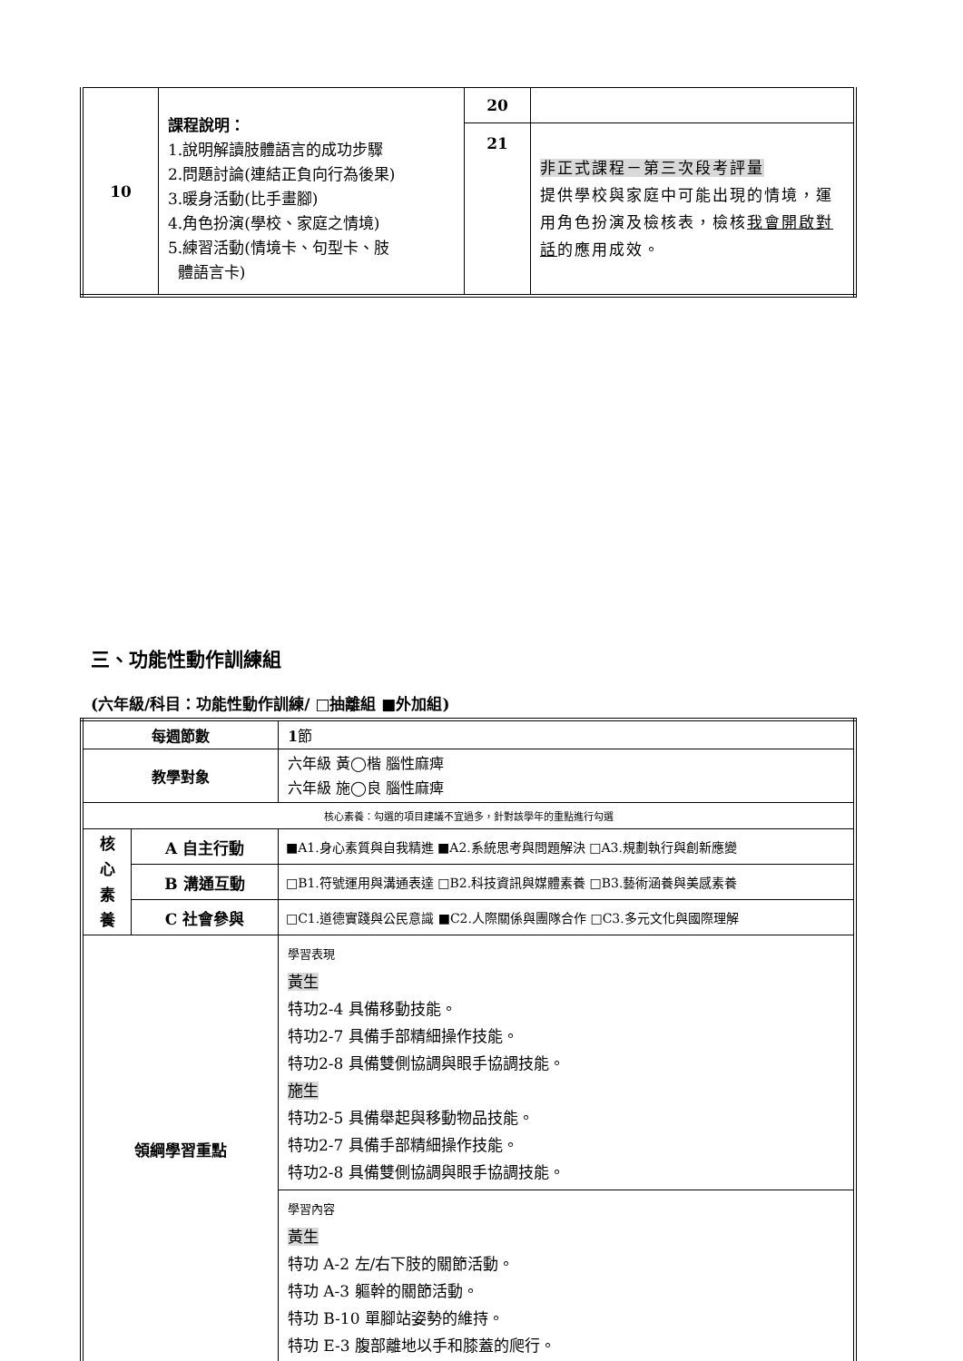| 10 | 課程說明： 1.說明解讀肢體語言的成功步驟 2.問題討論(連結正負向行為後果) 3.暖身活動(比手畫腳) 4.角色扮演(學校、家庭之情境) 5.練習活動(情境卡、句型卡、肢 體語言卡) | 20 | |
| | | 21 | 非正式課程－第三次段考評量 提供學校與家庭中可能出現的情境，運用角色扮演及檢核表，檢核 我會開啟對話 的應用成效。 |
三、功能性動作訓練組
(六年級/科目：功能性動作訓練/ □抽離組 ■外加組)
| 每週節數 | | 1 節 |
| 教學對象 | | 六年級 黃◯楷 腦性麻痺 六年級 施◯良 腦性麻痺 |
| 核心素養：勾選的項目建議不宜過多，針對該學年的重點進行勾選 | | |
| 核 心 素 養 | A 自主行動 | ■A1.身心素質與自我精進 ■A2.系統思考與問題解決 □A3.規劃執行與創新應變 |
| | B 溝通互動 | □B1.符號運用與溝通表達 □B2.科技資訊與媒體素養 □B3.藝術涵養與美感素養 |
| | C 社會參與 | □C1.道德實踐與公民意識 ■C2.人際關係與團隊合作 □C3.多元文化與國際理解 |
| 領綱學習重點 | | 學習表現 黃生 特功2-4 具備移動技能。 特功2-7 具備手部精細操作技能。 特功2-8 具備雙側協調與眼手協調技能。 施生 特功2-5 具備舉起與移動物品技能。 特功2-7 具備手部精細操作技能。 特功2-8 具備雙側協調與眼手協調技能。 |
| | | 學習內容 黃生 特功 A-2 左/右下肢的關節活動。 特功 A-3 軀幹的關節活動。 特功 B-10 單腳站姿勢的維持。 特功 E-3 腹部離地以手和膝蓋的爬行。 |